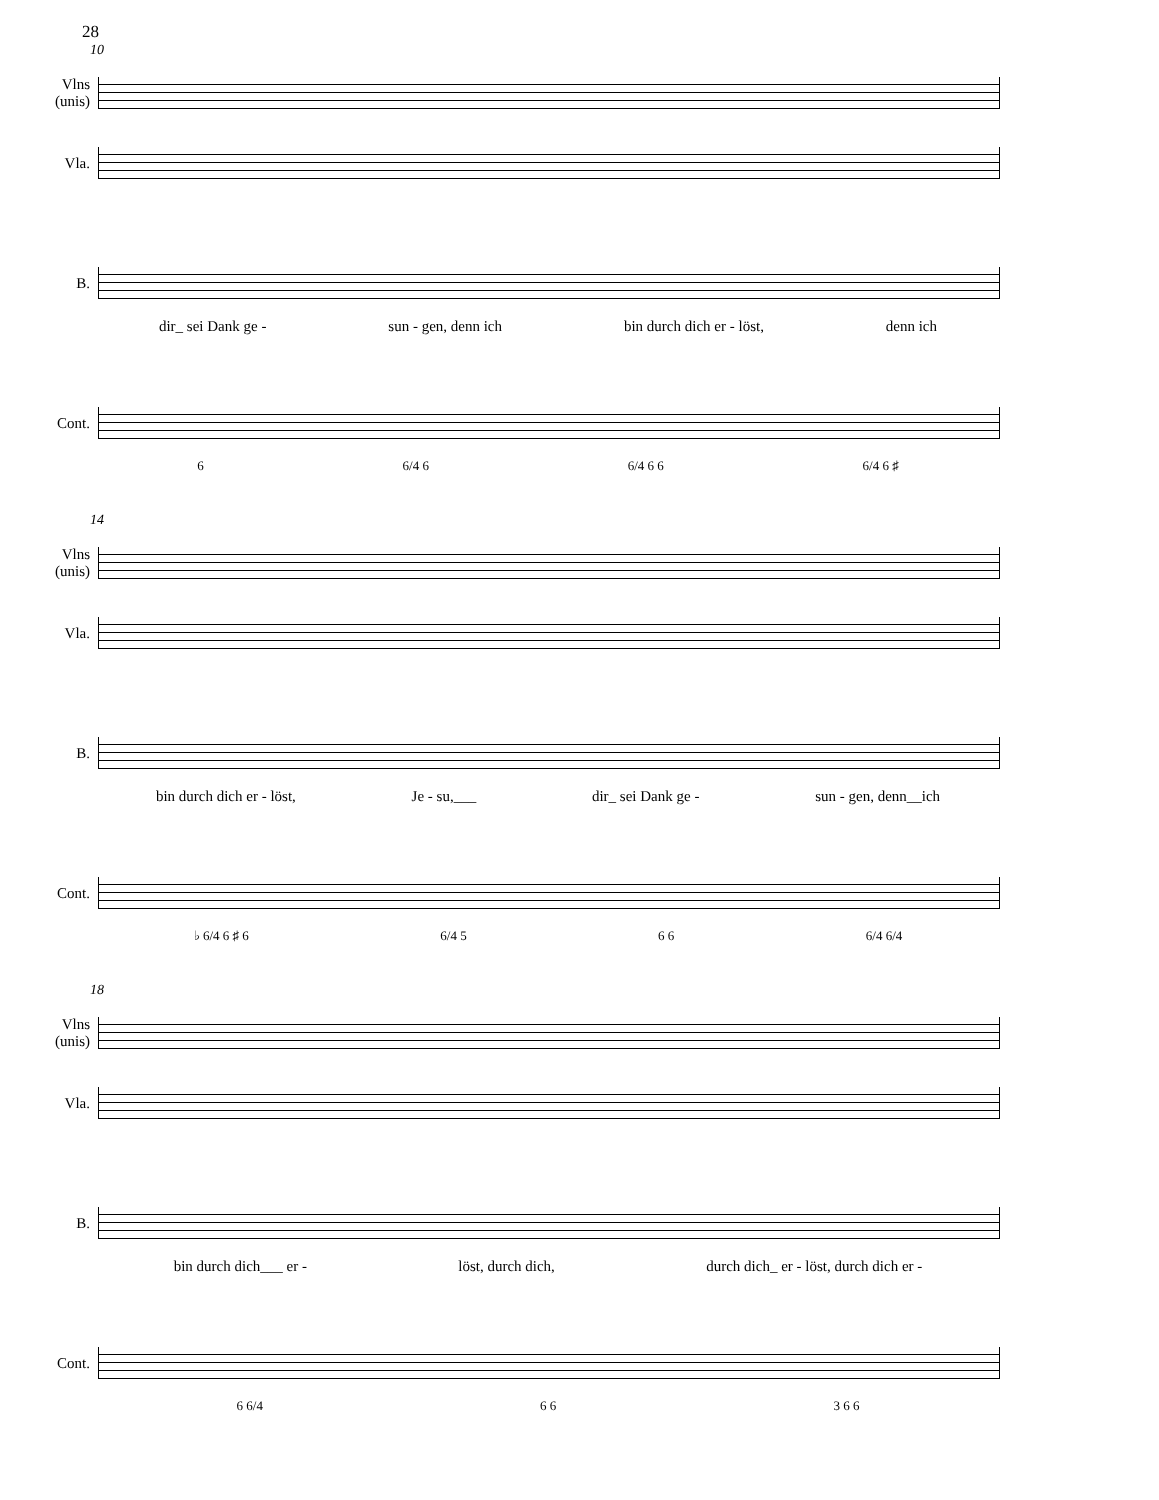28
10
Vlns
(unis)
Vla.
B.
dir_ sei Dank ge - sun - gen, denn ich bin durch dich er - löst, denn ich
Cont.
6 6/4 6 6/4 6 6 6/4 6 ♯
14
Vlns
(unis)
Vla.
B.
bin durch dich er - löst, Je - su,___ dir_ sei Dank ge - sun - gen, denn__ich
Cont.
♭ 6/4 6 ♯ 6 6/4 5 6 6 6/4 6/4
18
Vlns
(unis)
Vla.
B.
bin durch dich___ er - löst, durch dich, durch dich_ er - löst, durch dich er -
Cont.
6 6/4 6 6 3 6 6